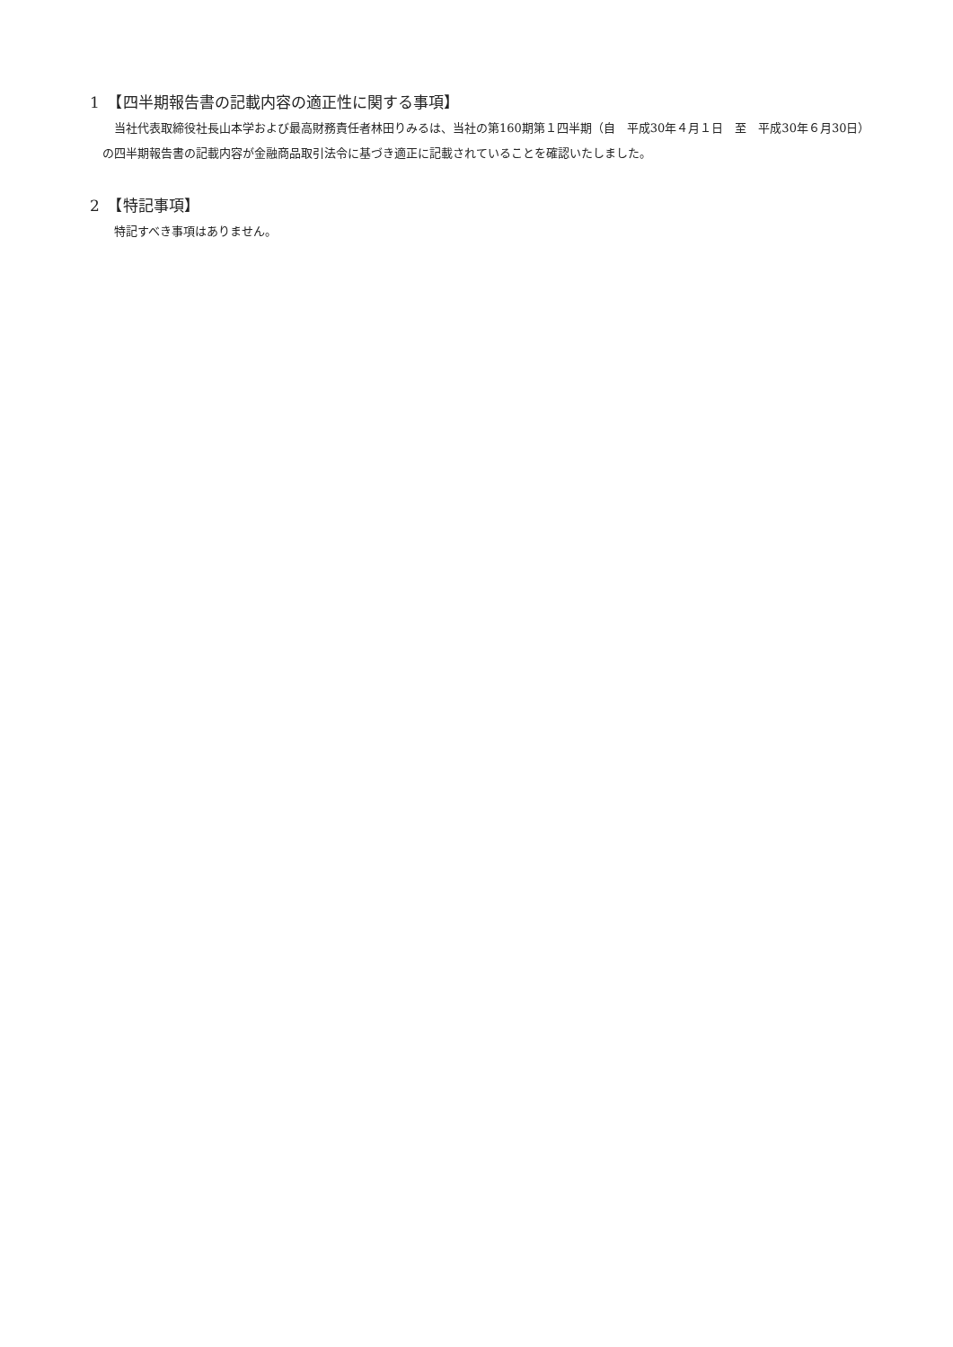1　【四半期報告書の記載内容の適正性に関する事項】
当社代表取締役社長山本学および最高財務責任者林田りみるは、当社の第160期第１四半期（自　平成30年４月１日　至　平成30年６月30日）の四半期報告書の記載内容が金融商品取引法令に基づき適正に記載されていることを確認いたしました。
2　【特記事項】
特記すべき事項はありません。